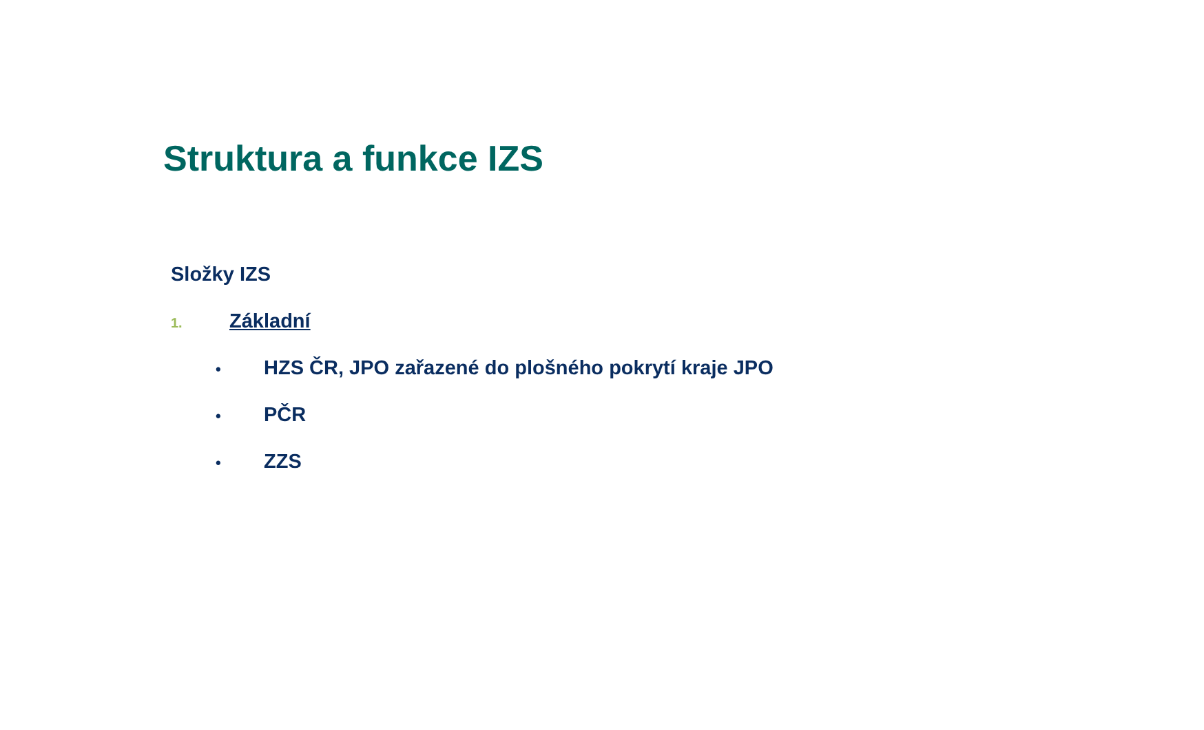Struktura a funkce IZS
Složky IZS
1. Základní
• HZS ČR, JPO zařazené do plošného pokrytí kraje JPO
• PČR
• ZZS